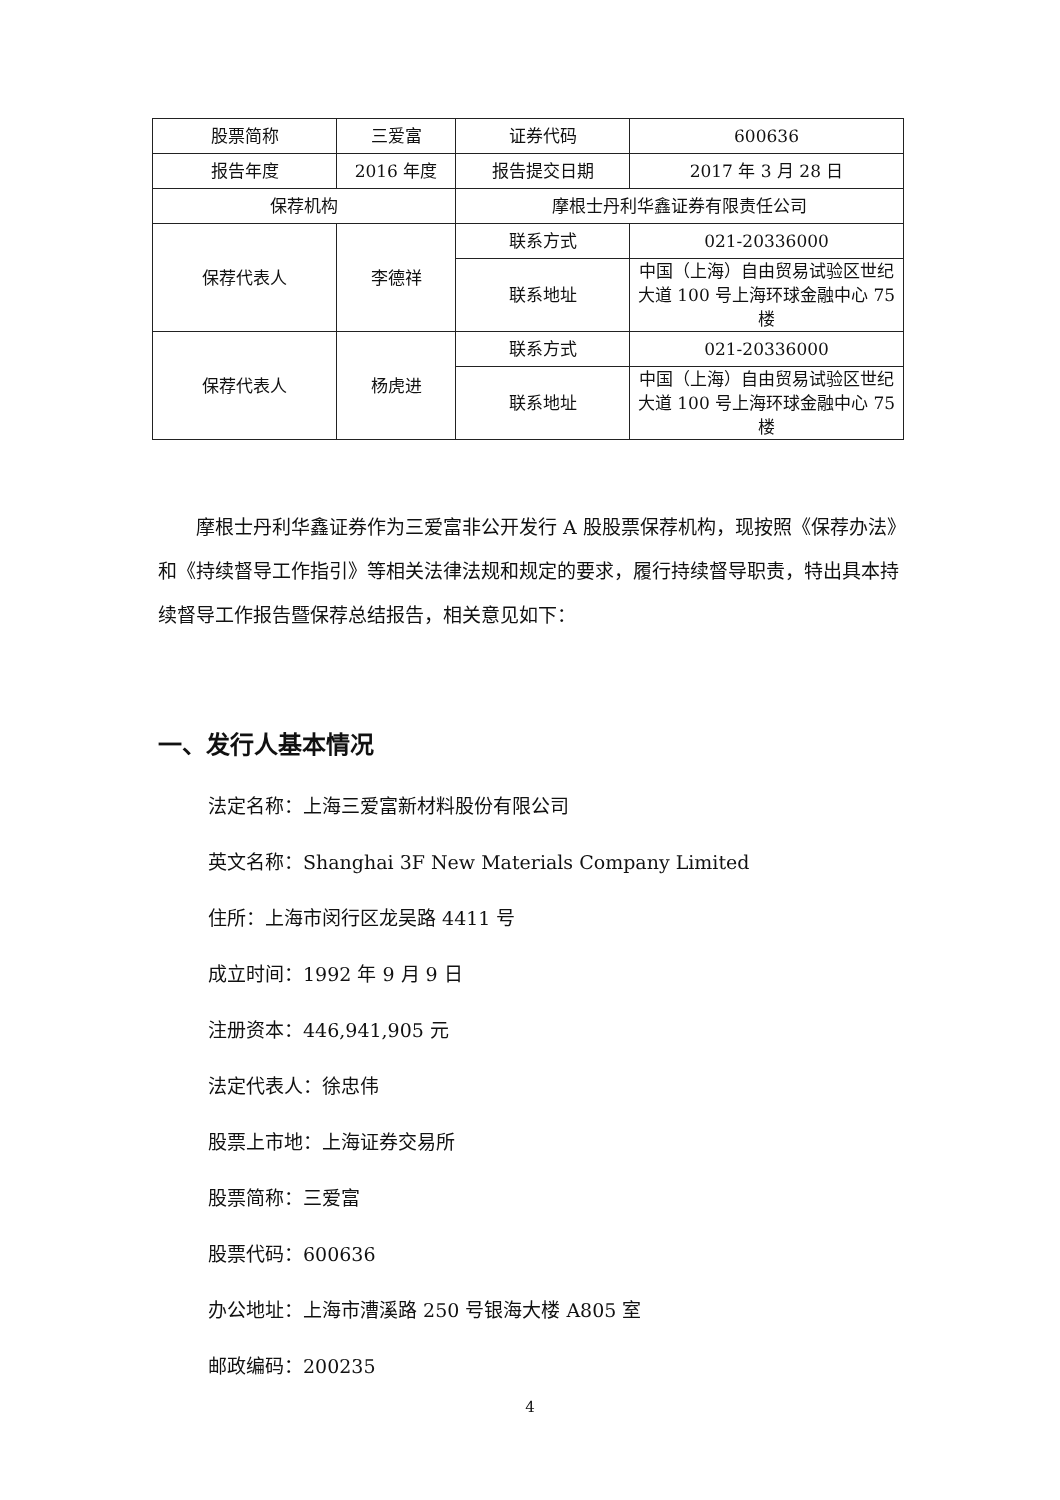| 股票简称 | 三爱富 | 证券代码 | 600636 |
| 报告年度 | 2016 年度 | 报告提交日期 | 2017 年 3 月 28 日 |
| 保荐机构 | | 摩根士丹利华鑫证券有限责任公司 | |
| 保荐代表人 | 李德祥 | 联系方式 | 021-20336000 |
| | | 联系地址 | 中国（上海）自由贸易试验区世纪大道 100 号上海环球金融中心 75 楼 |
| 保荐代表人 | 杨虎进 | 联系方式 | 021-20336000 |
| | | 联系地址 | 中国（上海）自由贸易试验区世纪大道 100 号上海环球金融中心 75 楼 |
摩根士丹利华鑫证券作为三爱富非公开发行 A 股股票保荐机构，现按照《保荐办法》和《持续督导工作指引》等相关法律法规和规定的要求，履行持续督导职责，特出具本持续督导工作报告暨保荐总结报告，相关意见如下：
一、发行人基本情况
法定名称：上海三爱富新材料股份有限公司
英文名称：Shanghai 3F New Materials Company Limited
住所：上海市闵行区龙吴路 4411 号
成立时间：1992 年 9 月 9 日
注册资本：446,941,905 元
法定代表人：徐忠伟
股票上市地：上海证券交易所
股票简称：三爱富
股票代码：600636
办公地址：上海市漕溪路 250 号银海大楼 A805 室
邮政编码：200235
4